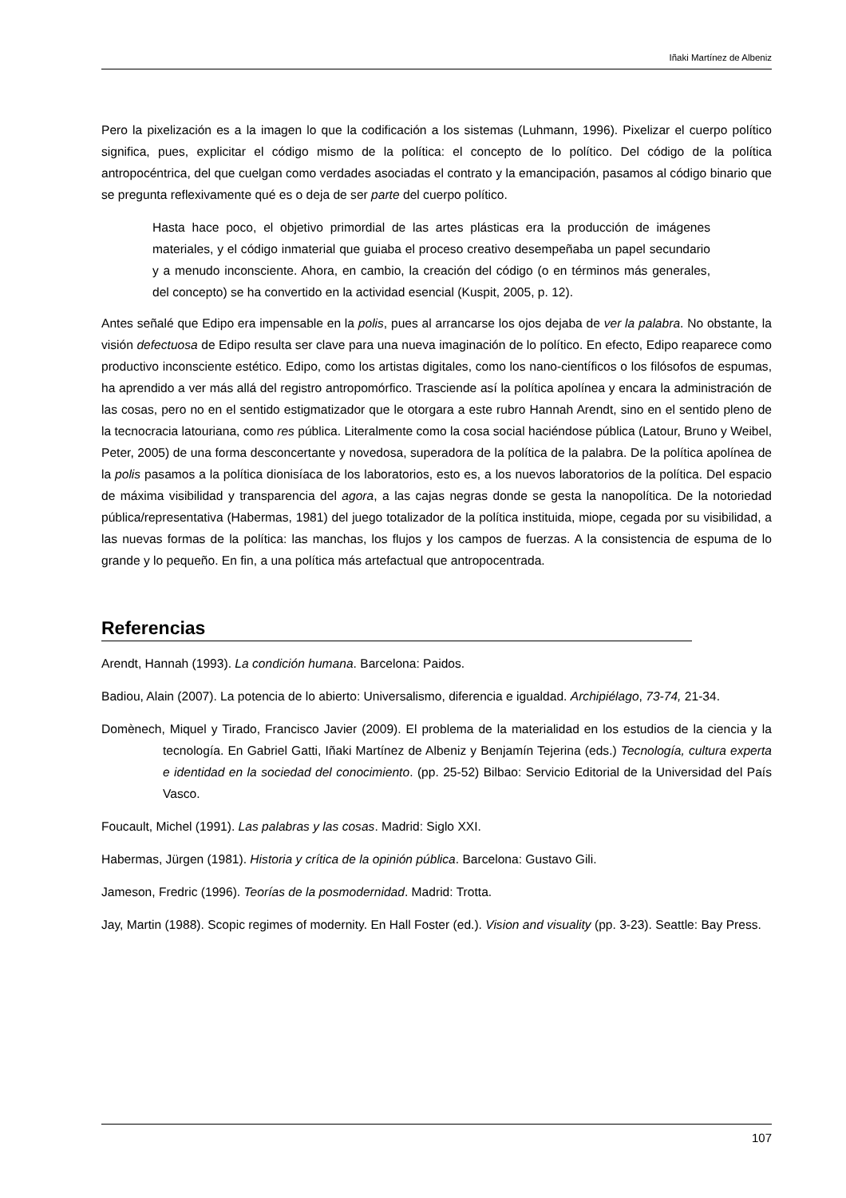Iñaki Martínez de Albeniz
Pero la pixelización es a la imagen lo que la codificación a los sistemas (Luhmann, 1996). Pixelizar el cuerpo político significa, pues, explicitar el código mismo de la política: el concepto de lo político. Del código de la política antropocéntrica, del que cuelgan como verdades asociadas el contrato y la emancipación, pasamos al código binario que se pregunta reflexivamente qué es o deja de ser parte del cuerpo político.
Hasta hace poco, el objetivo primordial de las artes plásticas era la producción de imágenes materiales, y el código inmaterial que guiaba el proceso creativo desempeñaba un papel secundario y a menudo inconsciente. Ahora, en cambio, la creación del código (o en términos más generales, del concepto) se ha convertido en la actividad esencial (Kuspit, 2005, p. 12).
Antes señalé que Edipo era impensable en la polis, pues al arrancarse los ojos dejaba de ver la palabra. No obstante, la visión defectuosa de Edipo resulta ser clave para una nueva imaginación de lo político. En efecto, Edipo reaparece como productivo inconsciente estético. Edipo, como los artistas digitales, como los nano-científicos o los filósofos de espumas, ha aprendido a ver más allá del registro antropomórfico. Trasciende así la política apolínea y encara la administración de las cosas, pero no en el sentido estigmatizador que le otorgara a este rubro Hannah Arendt, sino en el sentido pleno de la tecnocracia latouriana, como res pública. Literalmente como la cosa social haciéndose pública (Latour, Bruno y Weibel, Peter, 2005) de una forma desconcertante y novedosa, superadora de la política de la palabra. De la política apolínea de la polis pasamos a la política dionisíaca de los laboratorios, esto es, a los nuevos laboratorios de la política. Del espacio de máxima visibilidad y transparencia del agora, a las cajas negras donde se gesta la nanopolítica. De la notoriedad pública/representativa (Habermas, 1981) del juego totalizador de la política instituida, miope, cegada por su visibilidad, a las nuevas formas de la política: las manchas, los flujos y los campos de fuerzas. A la consistencia de espuma de lo grande y lo pequeño. En fin, a una política más artefactual que antropocentrada.
Referencias
Arendt, Hannah (1993). La condición humana. Barcelona: Paidos.
Badiou, Alain (2007). La potencia de lo abierto: Universalismo, diferencia e igualdad. Archipiélago, 73-74, 21-34.
Domènech, Miquel y Tirado, Francisco Javier (2009). El problema de la materialidad en los estudios de la ciencia y la tecnología. En Gabriel Gatti, Iñaki Martínez de Albeniz y Benjamín Tejerina (eds.) Tecnología, cultura experta e identidad en la sociedad del conocimiento. (pp. 25-52) Bilbao: Servicio Editorial de la Universidad del País Vasco.
Foucault, Michel (1991). Las palabras y las cosas. Madrid: Siglo XXI.
Habermas, Jürgen (1981). Historia y crítica de la opinión pública. Barcelona: Gustavo Gili.
Jameson, Fredric (1996). Teorías de la posmodernidad. Madrid: Trotta.
Jay, Martin (1988). Scopic regimes of modernity. En Hall Foster (ed.). Vision and visuality (pp. 3-23). Seattle: Bay Press.
107